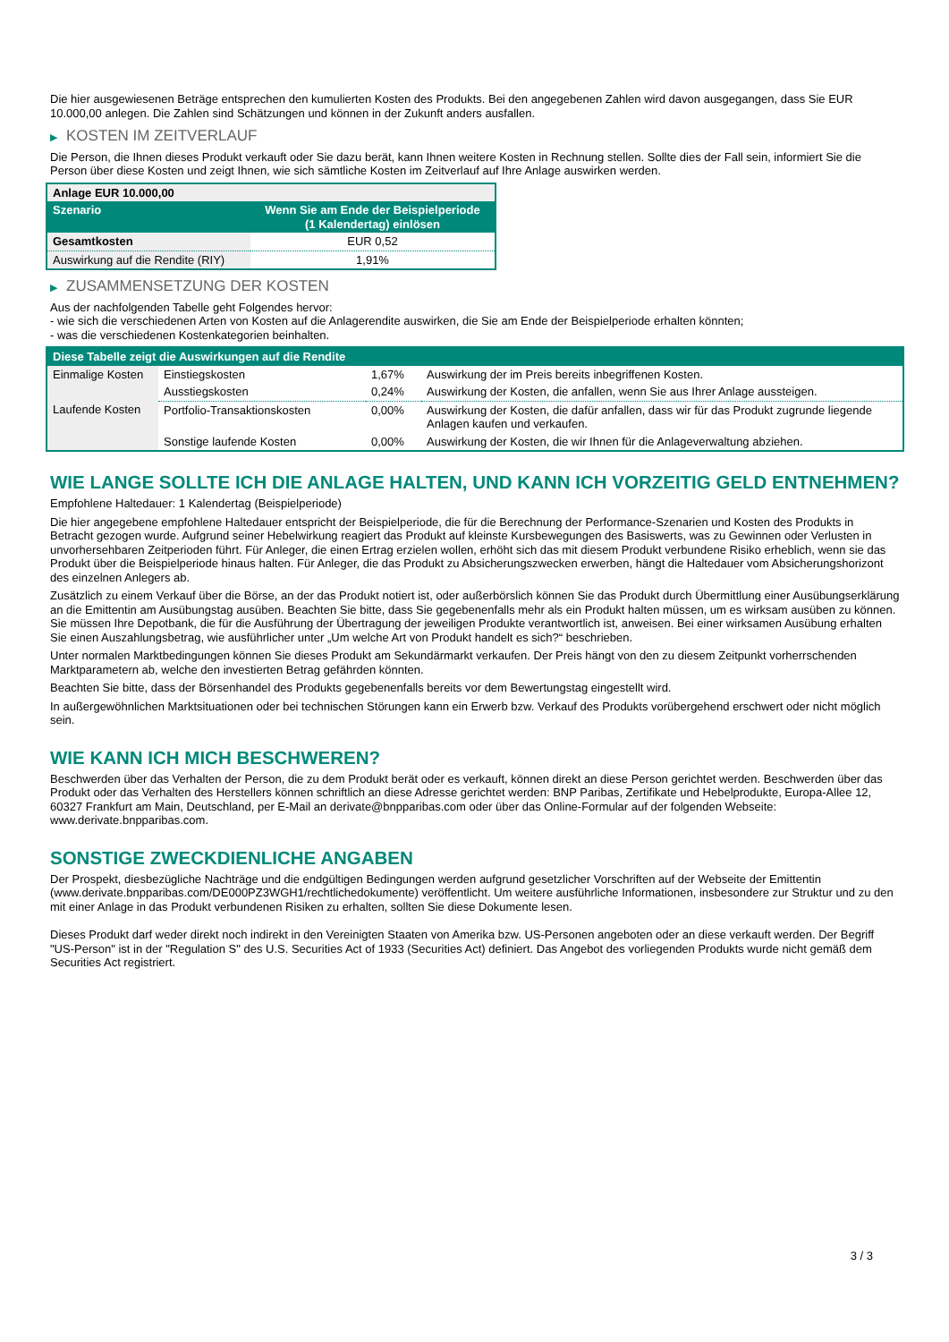Die hier ausgewiesenen Beträge entsprechen den kumulierten Kosten des Produkts. Bei den angegebenen Zahlen wird davon ausgegangen, dass Sie EUR 10.000,00 anlegen. Die Zahlen sind Schätzungen und können in der Zukunft anders ausfallen.
▶ KOSTEN IM ZEITVERLAUF
Die Person, die Ihnen dieses Produkt verkauft oder Sie dazu berät, kann Ihnen weitere Kosten in Rechnung stellen. Sollte dies der Fall sein, informiert Sie die Person über diese Kosten und zeigt Ihnen, wie sich sämtliche Kosten im Zeitverlauf auf Ihre Anlage auswirken werden.
| Anlage EUR 10.000,00 | |
| --- | --- |
| Szenario | Wenn Sie am Ende der Beispielperiode (1 Kalendertag) einlösen |
| Gesamtkosten | EUR 0,52 |
| Auswirkung auf die Rendite (RIY) | 1,91% |
▶ ZUSAMMENSETZUNG DER KOSTEN
Aus der nachfolgenden Tabelle geht Folgendes hervor:
- wie sich die verschiedenen Arten von Kosten auf die Anlagerendite auswirken, die Sie am Ende der Beispielperiode erhalten könnten;
- was die verschiedenen Kostenkategorien beinhalten.
| Diese Tabelle zeigt die Auswirkungen auf die Rendite | | | |
| --- | --- | --- | --- |
| Einmalige Kosten | Einstiegskosten | 1,67% | Auswirkung der im Preis bereits inbegriffenen Kosten. |
| | Ausstiegskosten | 0,24% | Auswirkung der Kosten, die anfallen, wenn Sie aus Ihrer Anlage aussteigen. |
| Laufende Kosten | Portfolio-Transaktionskosten | 0,00% | Auswirkung der Kosten, die dafür anfallen, dass wir für das Produkt zugrunde liegende Anlagen kaufen und verkaufen. |
| | Sonstige laufende Kosten | 0,00% | Auswirkung der Kosten, die wir Ihnen für die Anlageverwaltung abziehen. |
WIE LANGE SOLLTE ICH DIE ANLAGE HALTEN, UND KANN ICH VORZEITIG GELD ENTNEHMEN?
Empfohlene Haltedauer: 1 Kalendertag (Beispielperiode)
Die hier angegebene empfohlene Haltedauer entspricht der Beispielperiode, die für die Berechnung der Performance-Szenarien und Kosten des Produkts in Betracht gezogen wurde. Aufgrund seiner Hebelwirkung reagiert das Produkt auf kleinste Kursbewegungen des Basiswerts, was zu Gewinnen oder Verlusten in unvorhersehbaren Zeitperioden führt. Für Anleger, die einen Ertrag erzielen wollen, erhöht sich das mit diesem Produkt verbundene Risiko erheblich, wenn sie das Produkt über die Beispielperiode hinaus halten. Für Anleger, die das Produkt zu Absicherungszwecken erwerben, hängt die Haltedauer vom Absicherungshorizont des einzelnen Anlegers ab.
Zusätzlich zu einem Verkauf über die Börse, an der das Produkt notiert ist, oder außerbörslich können Sie das Produkt durch Übermittlung einer Ausübungserklärung an die Emittentin am Ausübungstag ausüben. Beachten Sie bitte, dass Sie gegebenenfalls mehr als ein Produkt halten müssen, um es wirksam ausüben zu können. Sie müssen Ihre Depotbank, die für die Ausführung der Übertragung der jeweiligen Produkte verantwortlich ist, anweisen. Bei einer wirksamen Ausübung erhalten Sie einen Auszahlungsbetrag, wie ausführlicher unter „Um welche Art von Produkt handelt es sich?“ beschrieben.
Unter normalen Marktbedingungen können Sie dieses Produkt am Sekundärmarkt verkaufen. Der Preis hängt von den zu diesem Zeitpunkt vorherrschenden Marktparametern ab, welche den investierten Betrag gefährden könnten.
Beachten Sie bitte, dass der Börsenhandel des Produkts gegebenenfalls bereits vor dem Bewertungstag eingestellt wird.
In außergewöhnlichen Marktsituationen oder bei technischen Störungen kann ein Erwerb bzw. Verkauf des Produkts vorübergehend erschwert oder nicht möglich sein.
WIE KANN ICH MICH BESCHWEREN?
Beschwerden über das Verhalten der Person, die zu dem Produkt berät oder es verkauft, können direkt an diese Person gerichtet werden. Beschwerden über das Produkt oder das Verhalten des Herstellers können schriftlich an diese Adresse gerichtet werden: BNP Paribas, Zertifikate und Hebelprodukte, Europa-Allee 12, 60327 Frankfurt am Main, Deutschland, per E-Mail an derivate@bnpparibas.com oder über das Online-Formular auf der folgenden Webseite: www.derivate.bnpparibas.com.
SONSTIGE ZWECKDIENLICHE ANGABEN
Der Prospekt, diesbezügliche Nachträge und die endgültigen Bedingungen werden aufgrund gesetzlicher Vorschriften auf der Webseite der Emittentin (www.derivate.bnpparibas.com/DE000PZ3WGH1/rechtlichedokumente) veröffentlicht. Um weitere ausführliche Informationen, insbesondere zur Struktur und zu den mit einer Anlage in das Produkt verbundenen Risiken zu erhalten, sollten Sie diese Dokumente lesen.
Dieses Produkt darf weder direkt noch indirekt in den Vereinigten Staaten von Amerika bzw. US-Personen angeboten oder an diese verkauft werden. Der Begriff "US-Person" ist in der "Regulation S" des U.S. Securities Act of 1933 (Securities Act) definiert. Das Angebot des vorliegenden Produkts wurde nicht gemäß dem Securities Act registriert.
3 / 3